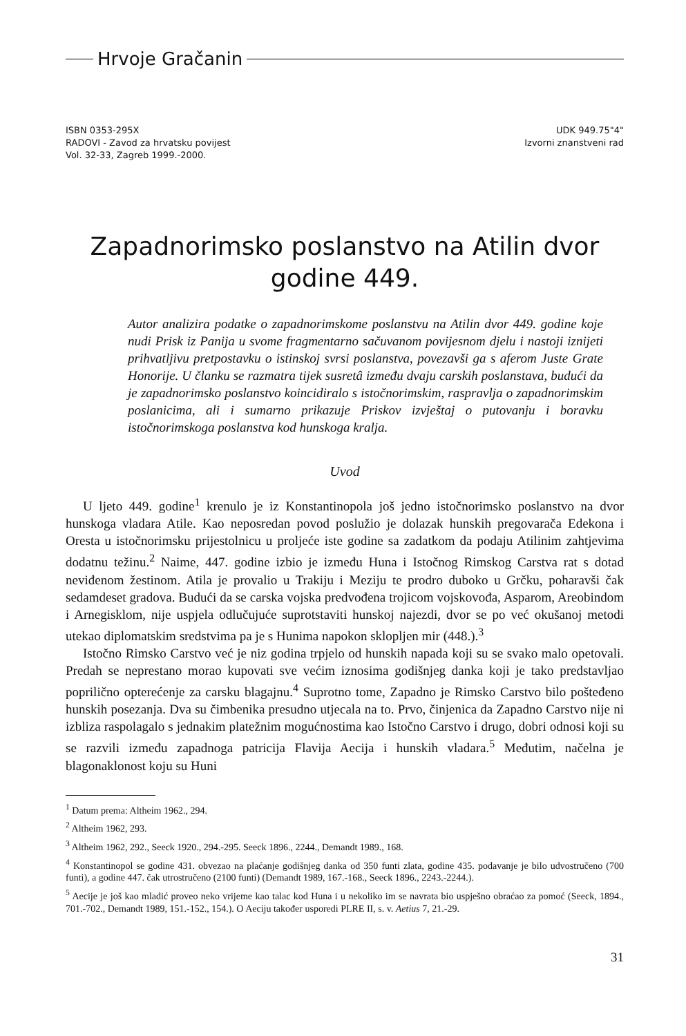Hrvoje Gračanin
ISBN 0353-295X
RADOVI - Zavod za hrvatsku povijest
Vol. 32-33, Zagreb 1999.-2000.
UDK 949.75"4"
Izvorni znanstveni rad
Zapadnorimsko poslanstvo na Atilin dvor
godine 449.
Autor analizira podatke o zapadnorimskome poslanstvu na Atilin dvor 449. godine koje nudi Prisk iz Panija u svome fragmentarno sačuvanom povijesnom djelu i nastoji iznijeti prihvatljivu pretpostavku o istinskoj svrsi poslanstva, povezavši ga s aferom Juste Grate Honorije. U članku se razmatra tijek susretâ između dvaju carskih poslanstava, budući da je zapadnorimsko poslanstvo koincidiralo s istočnorimskim, raspravlja o zapadnorimskim poslanicima, ali i sumarno prikazuje Priskov izvještaj o putovanju i boravku istočnorimskoga poslanstva kod hunskoga kralja.
Uvod
U ljeto 449. godine<sup>1</sup> krenulo je iz Konstantinopola još jedno istočnorimsko poslanstvo na dvor hunskoga vladara Atile. Kao neposredan povod poslužio je dolazak hunskih pregovarača Edekona i Oresta u istočnorimsku prijestolnicu u proljeće iste godine sa zadatkom da podaju Atilinim zahtjevima dodatnu težinu.<sup>2</sup> Naime, 447. godine izbio je između Huna i Istočnog Rimskog Carstva rat s dotad neviđenom žestinom. Atila je provalio u Trakiju i Meziju te prodro duboko u Grčku, poharavši čak sedamdeset gradova. Budući da se carska vojska predvođena trojicom vojskovođa, Asparom, Areobindom i Arnegisklom, nije uspjela odlučujuće suprotstaviti hunskoj najezdi, dvor se po već okušanoj metodi utekao diplomatskim sredstvima pa je s Hunima napokon sklopljen mir (448.).<sup>3</sup>
Istočno Rimsko Carstvo već je niz godina trpjelo od hunskih napada koji su se svako malo opetovali. Predah se neprestano morao kupovati sve većim iznosima godišnjeg danka koji je tako predstavljao poprilično opterećenje za carsku blagajnu.<sup>4</sup> Suprotno tome, Zapadno je Rimsko Carstvo bilo pošteđeno hunskih posezanja. Dva su čimbenika presudno utjecala na to. Prvo, činjenica da Zapadno Carstvo nije ni izbliza raspolagalo s jednakim platežnim mogućnostima kao Istočno Carstvo i drugo, dobri odnosi koji su se razvili između zapadnoga patricija Flavija Aecija i hunskih vladara.<sup>5</sup> Međutim, načelna je blagonaklonost koju su Huni
<sup>1</sup> Datum prema: Altheim 1962., 294.
<sup>2</sup> Altheim 1962, 293.
<sup>3</sup> Altheim 1962, 292., Seeck 1920., 294.-295. Seeck 1896., 2244., Demandt 1989., 168.
<sup>4</sup> Konstantinopol se godine 431. obvezao na plaćanje godišnjeg danka od 350 funti zlata, godine 435. podavanje je bilo udvostručeno (700 funti), a godine 447. čak utrostručeno (2100 funti) (Demandt 1989, 167.-168., Seeck 1896., 2243.-2244.).
<sup>5</sup> Aecije je još kao mladić proveo neko vrijeme kao talac kod Huna i u nekoliko im se navrata bio uspješno obraćao za pomoć (Seeck, 1894., 701.-702., Demandt 1989, 151.-152., 154.). O Aeciju također usporedi PLRE II, s. v. Aetius 7, 21.-29.
31